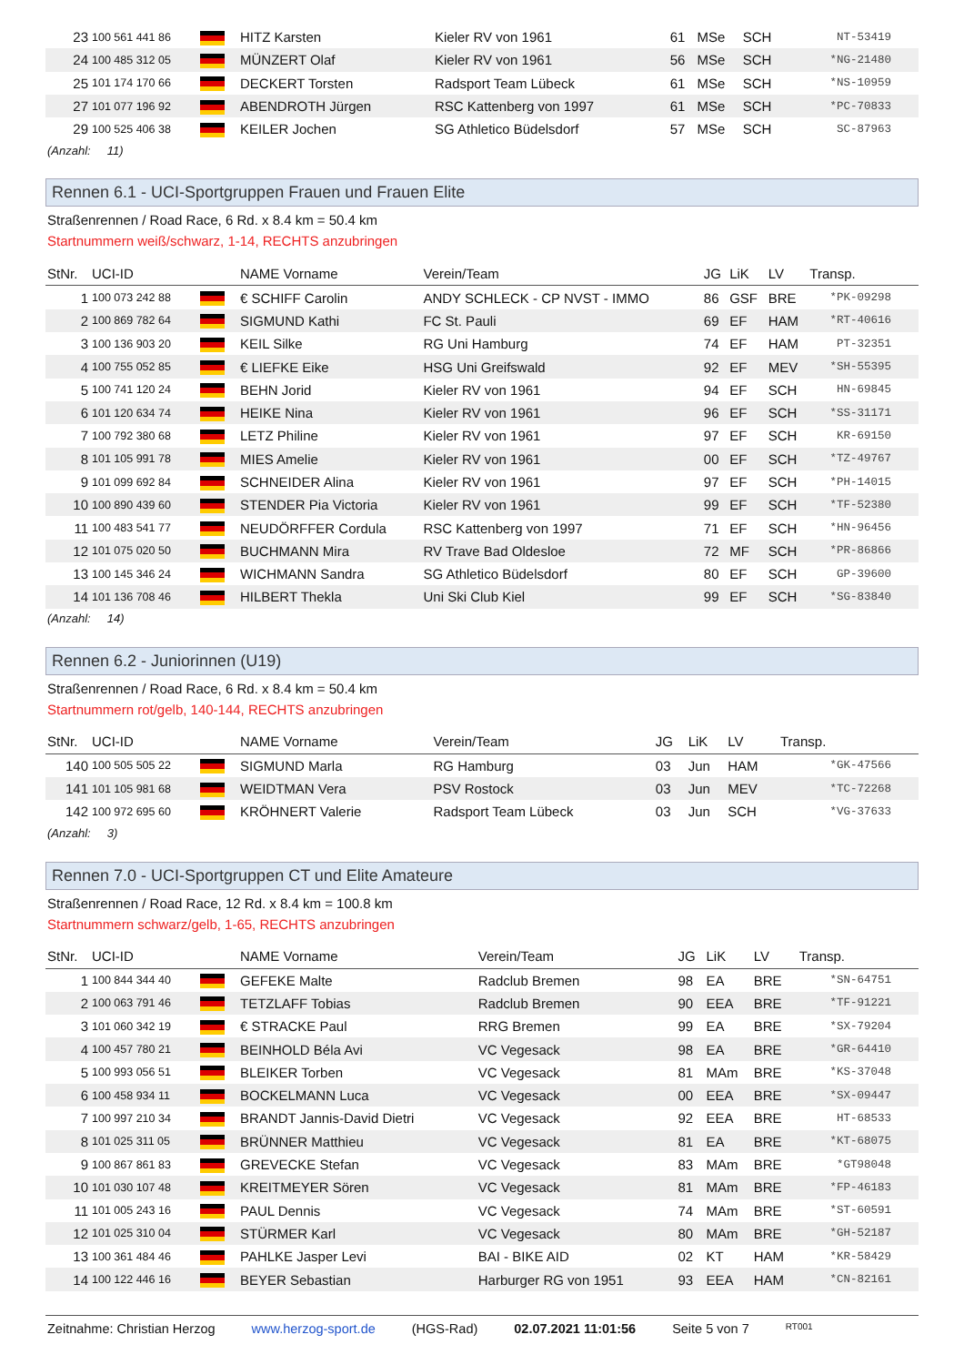| 23 | 100 561 441 86 | | HITZ Karsten | Kieler RV von 1961 | 61 | MSe | SCH | NT-53419 |
| 24 | 100 485 312 05 | | MÜNZERT Olaf | Kieler RV von 1961 | 56 | MSe | SCH | *NG-21480 |
| 25 | 101 174 170 66 | | DECKERT Torsten | Radsport Team Lübeck | 61 | MSe | SCH | *NS-10959 |
| 27 | 101 077 196 92 | | ABENDROTH Jürgen | RSC Kattenberg von 1997 | 61 | MSe | SCH | *PC-70833 |
| 29 | 100 525 406 38 | | KEILER Jochen | SG Athletico Büdelsdorf | 57 | MSe | SCH | SC-87963 |
| (Anzahl: 11) | | | | | | | | |
Rennen 6.1 - UCI-Sportgruppen Frauen und Frauen Elite
Straßenrennen / Road Race, 6 Rd. x 8.4 km = 50.4 km
Startnummern weiß/schwarz, 1-14, RECHTS anzubringen
| StNr. | UCI-ID | | NAME Vorname | Verein/Team | JG | LiK | LV | Transp. |
| --- | --- | --- | --- | --- | --- | --- | --- | --- |
| 1 | 100 073 242 88 | | € SCHIFF Carolin | ANDY SCHLECK - CP NVST - IMMO | 86 | GSF | BRE | *PK-09298 |
| 2 | 100 869 782 64 | | SIGMUND Kathi | FC St. Pauli | 69 | EF | HAM | *RT-40616 |
| 3 | 100 136 903 20 | | KEIL Silke | RG Uni Hamburg | 74 | EF | HAM | PT-32351 |
| 4 | 100 755 052 85 | | € LIEFKE Eike | HSG Uni Greifswald | 92 | EF | MEV | *SH-55395 |
| 5 | 100 741 120 24 | | BEHN Jorid | Kieler RV von 1961 | 94 | EF | SCH | HN-69845 |
| 6 | 101 120 634 74 | | HEIKE Nina | Kieler RV von 1961 | 96 | EF | SCH | *SS-31171 |
| 7 | 100 792 380 68 | | LETZ Philine | Kieler RV von 1961 | 97 | EF | SCH | KR-69150 |
| 8 | 101 105 991 78 | | MIES Amelie | Kieler RV von 1961 | 00 | EF | SCH | *TZ-49767 |
| 9 | 101 099 692 84 | | SCHNEIDER Alina | Kieler RV von 1961 | 97 | EF | SCH | *PH-14015 |
| 10 | 100 890 439 60 | | STENDER Pia Victoria | Kieler RV von 1961 | 99 | EF | SCH | *TF-52380 |
| 11 | 100 483 541 77 | | NEUDÖRFFER Cordula | RSC Kattenberg von 1997 | 71 | EF | SCH | *HN-96456 |
| 12 | 101 075 020 50 | | BUCHMANN Mira | RV Trave Bad Oldesloe | 72 | MF | SCH | *PR-86866 |
| 13 | 100 145 346 24 | | WICHMANN Sandra | SG Athletico Büdelsdorf | 80 | EF | SCH | GP-39600 |
| 14 | 101 136 708 46 | | HILBERT Thekla | Uni Ski Club Kiel | 99 | EF | SCH | *SG-83840 |
| (Anzahl: 14) | | | | | | | | |
Rennen 6.2 - Juniorinnen (U19)
Straßenrennen / Road Race, 6 Rd. x 8.4 km = 50.4 km
Startnummern rot/gelb, 140-144, RECHTS anzubringen
| StNr. | UCI-ID | | NAME Vorname | Verein/Team | JG | LiK | LV | Transp. |
| --- | --- | --- | --- | --- | --- | --- | --- | --- |
| 140 | 100 505 505 22 | | SIGMUND Marla | RG Hamburg | 03 | Jun | HAM | *GK-47566 |
| 141 | 101 105 981 68 | | WEIDTMAN Vera | PSV Rostock | 03 | Jun | MEV | *TC-72268 |
| 142 | 100 972 695 60 | | KRÖHNERT Valerie | Radsport Team Lübeck | 03 | Jun | SCH | *VG-37633 |
| (Anzahl: 3) | | | | | | | | |
Rennen 7.0 - UCI-Sportgruppen CT und Elite Amateure
Straßenrennen / Road Race, 12 Rd. x 8.4 km = 100.8 km
Startnummern schwarz/gelb, 1-65, RECHTS anzubringen
| StNr. | UCI-ID | | NAME Vorname | Verein/Team | JG | LiK | LV | Transp. |
| --- | --- | --- | --- | --- | --- | --- | --- | --- |
| 1 | 100 844 344 40 | | GEFEKE Malte | Radclub Bremen | 98 | EA | BRE | *SN-64751 |
| 2 | 100 063 791 46 | | TETZLAFF Tobias | Radclub Bremen | 90 | EEA | BRE | *TF-91221 |
| 3 | 101 060 342 19 | | € STRACKE Paul | RRG Bremen | 99 | EA | BRE | *SX-79204 |
| 4 | 100 457 780 21 | | BEINHOLD Béla Avi | VC Vegesack | 98 | EA | BRE | *GR-64410 |
| 5 | 100 993 056 51 | | BLEIKER Torben | VC Vegesack | 81 | MAm | BRE | *KS-37048 |
| 6 | 100 458 934 11 | | BOCKELMANN Luca | VC Vegesack | 00 | EEA | BRE | *SX-09447 |
| 7 | 100 997 210 34 | | BRANDT Jannis-David Dietri | VC Vegesack | 92 | EEA | BRE | HT-68533 |
| 8 | 101 025 311 05 | | BRÜNNER Matthieu | VC Vegesack | 81 | EA | BRE | *KT-68075 |
| 9 | 100 867 861 83 | | GREVECKE Stefan | VC Vegesack | 83 | MAm | BRE | *GT98048 |
| 10 | 101 030 107 48 | | KREITMEYER Sören | VC Vegesack | 81 | MAm | BRE | *FP-46183 |
| 11 | 101 005 243 16 | | PAUL Dennis | VC Vegesack | 74 | MAm | BRE | *ST-60591 |
| 12 | 101 025 310 04 | | STÜRMER Karl | VC Vegesack | 80 | MAm | BRE | *GH-52187 |
| 13 | 100 361 484 46 | | PAHLKE Jasper Levi | BAI - BIKE AID | 02 | KT | HAM | *KR-58429 |
| 14 | 100 122 446 16 | | BEYER Sebastian | Harburger RG von 1951 | 93 | EEA | HAM | *CN-82161 |
Zeitnahme: Christian Herzog www.herzog-sport.de (HGS-Rad) 02.07.2021 11:01:56 Seite 5 von 7 RT001